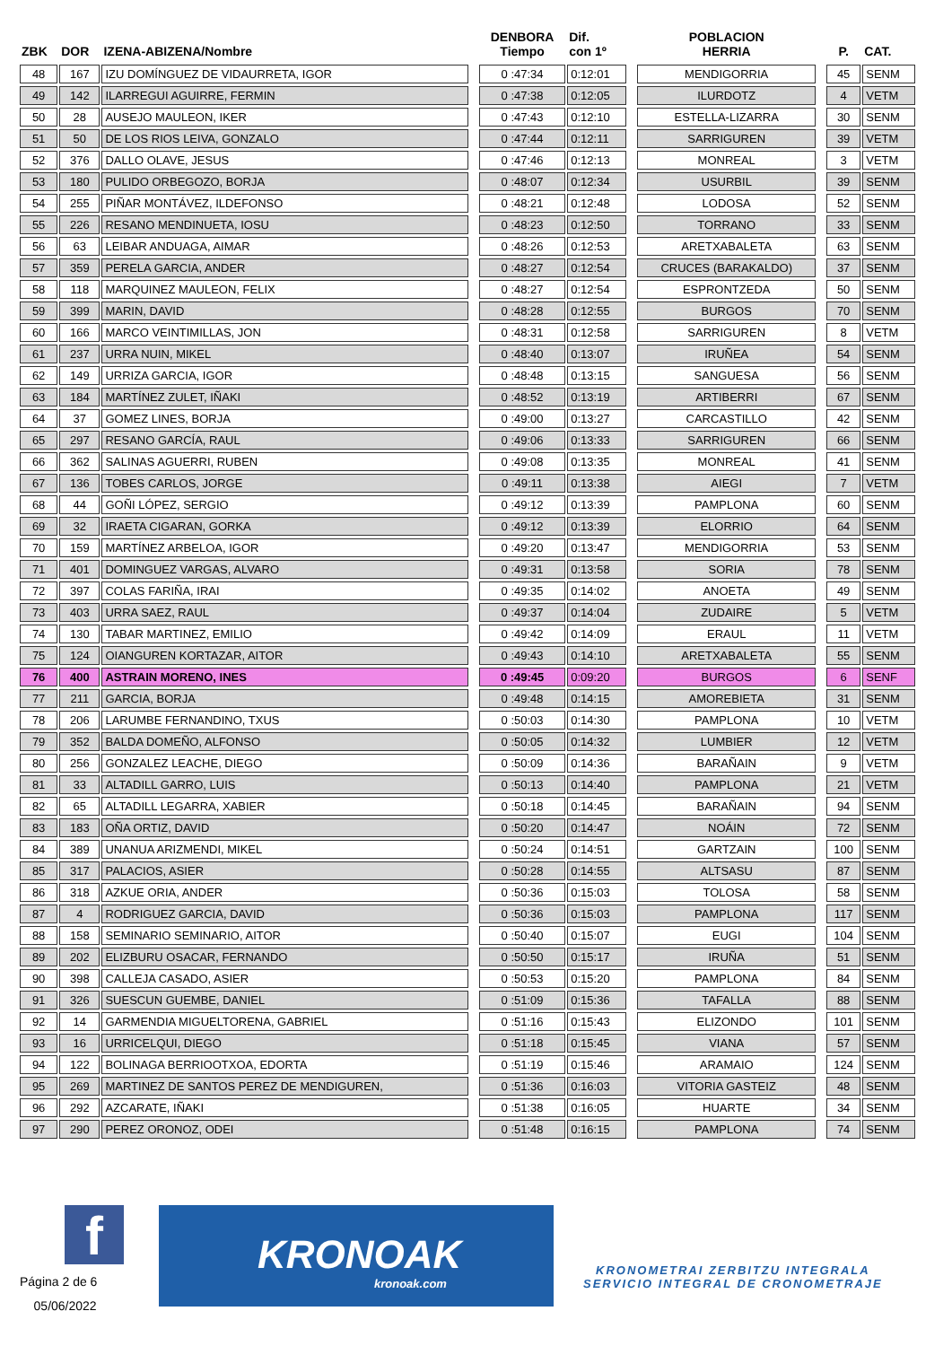| ZBK | DOR | IZENA-ABIZENA/Nombre | | DENBORA Tiempo | Dif. con 1º | | POBLACION HERRIA | | P. | CAT. |
| --- | --- | --- | --- | --- | --- | --- | --- | --- | --- | --- |
| 48 | 167 | IZU DOMÍNGUEZ DE VIDAURRETA, IGOR | | 0 :47:34 | 0:12:01 | | MENDIGORRIA | | 45 | SENM |
| 49 | 142 | ILARREGUI AGUIRRE, FERMIN | | 0 :47:38 | 0:12:05 | | ILURDOTZ | | 4 | VETM |
| 50 | 28 | AUSEJO MAULEON, IKER | | 0 :47:43 | 0:12:10 | | ESTELLA-LIZARRA | | 30 | SENM |
| 51 | 50 | DE LOS RIOS LEIVA, GONZALO | | 0 :47:44 | 0:12:11 | | SARRIGUREN | | 39 | VETM |
| 52 | 376 | DALLO OLAVE, JESUS | | 0 :47:46 | 0:12:13 | | MONREAL | | 3 | VETM |
| 53 | 180 | PULIDO ORBEGOZO, BORJA | | 0 :48:07 | 0:12:34 | | USURBIL | | 39 | SENM |
| 54 | 255 | PIÑAR MONTÁVEZ, ILDEFONSO | | 0 :48:21 | 0:12:48 | | LODOSA | | 52 | SENM |
| 55 | 226 | RESANO MENDINUETA, IOSU | | 0 :48:23 | 0:12:50 | | TORRANO | | 33 | SENM |
| 56 | 63 | LEIBAR ANDUAGA, AIMAR | | 0 :48:26 | 0:12:53 | | ARETXABALETA | | 63 | SENM |
| 57 | 359 | PERELA GARCIA, ANDER | | 0 :48:27 | 0:12:54 | | CRUCES (BARAKALDO) | | 37 | SENM |
| 58 | 118 | MARQUINEZ MAULEON, FELIX | | 0 :48:27 | 0:12:54 | | ESPRONTZEDA | | 50 | SENM |
| 59 | 399 | MARIN, DAVID | | 0 :48:28 | 0:12:55 | | BURGOS | | 70 | SENM |
| 60 | 166 | MARCO VEINTIMILLAS, JON | | 0 :48:31 | 0:12:58 | | SARRIGUREN | | 8 | VETM |
| 61 | 237 | URRA NUIN, MIKEL | | 0 :48:40 | 0:13:07 | | IRUÑEA | | 54 | SENM |
| 62 | 149 | URRIZA GARCIA, IGOR | | 0 :48:48 | 0:13:15 | | SANGUESA | | 56 | SENM |
| 63 | 184 | MARTÍNEZ ZULET, IÑAKI | | 0 :48:52 | 0:13:19 | | ARTIBERRI | | 67 | SENM |
| 64 | 37 | GOMEZ LINES, BORJA | | 0 :49:00 | 0:13:27 | | CARCASTILLO | | 42 | SENM |
| 65 | 297 | RESANO GARCÍA, RAUL | | 0 :49:06 | 0:13:33 | | SARRIGUREN | | 66 | SENM |
| 66 | 362 | SALINAS AGUERRI, RUBEN | | 0 :49:08 | 0:13:35 | | MONREAL | | 41 | SENM |
| 67 | 136 | TOBES CARLOS, JORGE | | 0 :49:11 | 0:13:38 | | AIEGI | | 7 | VETM |
| 68 | 44 | GOÑI LÓPEZ, SERGIO | | 0 :49:12 | 0:13:39 | | PAMPLONA | | 60 | SENM |
| 69 | 32 | IRAETA CIGARAN, GORKA | | 0 :49:12 | 0:13:39 | | ELORRIO | | 64 | SENM |
| 70 | 159 | MARTÍNEZ ARBELOA, IGOR | | 0 :49:20 | 0:13:47 | | MENDIGORRIA | | 53 | SENM |
| 71 | 401 | DOMINGUEZ VARGAS, ALVARO | | 0 :49:31 | 0:13:58 | | SORIA | | 78 | SENM |
| 72 | 397 | COLAS FARIÑA, IRAI | | 0 :49:35 | 0:14:02 | | ANOETA | | 49 | SENM |
| 73 | 403 | URRA SAEZ, RAUL | | 0 :49:37 | 0:14:04 | | ZUDAIRE | | 5 | VETM |
| 74 | 130 | TABAR MARTINEZ, EMILIO | | 0 :49:42 | 0:14:09 | | ERAUL | | 11 | VETM |
| 75 | 124 | OIANGUREN KORTAZAR, AITOR | | 0 :49:43 | 0:14:10 | | ARETXABALETA | | 55 | SENM |
| 76 | 400 | ASTRAIN MORENO, INES | | 0 :49:45 | 0:09:20 | | BURGOS | | 6 | SENF |
| 77 | 211 | GARCIA, BORJA | | 0 :49:48 | 0:14:15 | | AMOREBIETA | | 31 | SENM |
| 78 | 206 | LARUMBE FERNANDINO, TXUS | | 0 :50:03 | 0:14:30 | | PAMPLONA | | 10 | VETM |
| 79 | 352 | BALDA DOMEÑO, ALFONSO | | 0 :50:05 | 0:14:32 | | LUMBIER | | 12 | VETM |
| 80 | 256 | GONZALEZ LEACHE, DIEGO | | 0 :50:09 | 0:14:36 | | BARAÑAIN | | 9 | VETM |
| 81 | 33 | ALTADILL GARRO, LUIS | | 0 :50:13 | 0:14:40 | | PAMPLONA | | 21 | VETM |
| 82 | 65 | ALTADILL LEGARRA, XABIER | | 0 :50:18 | 0:14:45 | | BARAÑAIN | | 94 | SENM |
| 83 | 183 | OÑA ORTIZ, DAVID | | 0 :50:20 | 0:14:47 | | NOÁIN | | 72 | SENM |
| 84 | 389 | UNANUA ARIZMENDI, MIKEL | | 0 :50:24 | 0:14:51 | | GARTZAIN | | 100 | SENM |
| 85 | 317 | PALACIOS, ASIER | | 0 :50:28 | 0:14:55 | | ALTSASU | | 87 | SENM |
| 86 | 318 | AZKUE ORIA, ANDER | | 0 :50:36 | 0:15:03 | | TOLOSA | | 58 | SENM |
| 87 | 4 | RODRIGUEZ GARCIA, DAVID | | 0 :50:36 | 0:15:03 | | PAMPLONA | | 117 | SENM |
| 88 | 158 | SEMINARIO SEMINARIO, AITOR | | 0 :50:40 | 0:15:07 | | EUGI | | 104 | SENM |
| 89 | 202 | ELIZBURU OSACAR, FERNANDO | | 0 :50:50 | 0:15:17 | | IRUÑA | | 51 | SENM |
| 90 | 398 | CALLEJA CASADO, ASIER | | 0 :50:53 | 0:15:20 | | PAMPLONA | | 84 | SENM |
| 91 | 326 | SUESCUN GUEMBE, DANIEL | | 0 :51:09 | 0:15:36 | | TAFALLA | | 88 | SENM |
| 92 | 14 | GARMENDIA MIGUELTORENA, GABRIEL | | 0 :51:16 | 0:15:43 | | ELIZONDO | | 101 | SENM |
| 93 | 16 | URRICELQUI, DIEGO | | 0 :51:18 | 0:15:45 | | VIANA | | 57 | SENM |
| 94 | 122 | BOLINAGA BERRIOOTXOA, EDORTA | | 0 :51:19 | 0:15:46 | | ARAMAIO | | 124 | SENM |
| 95 | 269 | MARTINEZ DE SANTOS PEREZ DE MENDIGUREN, | | 0 :51:36 | 0:16:03 | | VITORIA GASTEIZ | | 48 | SENM |
| 96 | 292 | AZCARATE, IÑAKI | | 0 :51:38 | 0:16:05 | | HUARTE | | 34 | SENM |
| 97 | 290 | PEREZ ORONOZ, ODEI | | 0 :51:48 | 0:16:15 | | PAMPLONA | | 74 | SENM |
f
Página 2 de 6
05/06/2022
KRONOAK
kronoak.com
KRONOMETRAI ZERBITZU INTEGRALA
SERVICIO INTEGRAL DE CRONOMETRAJE